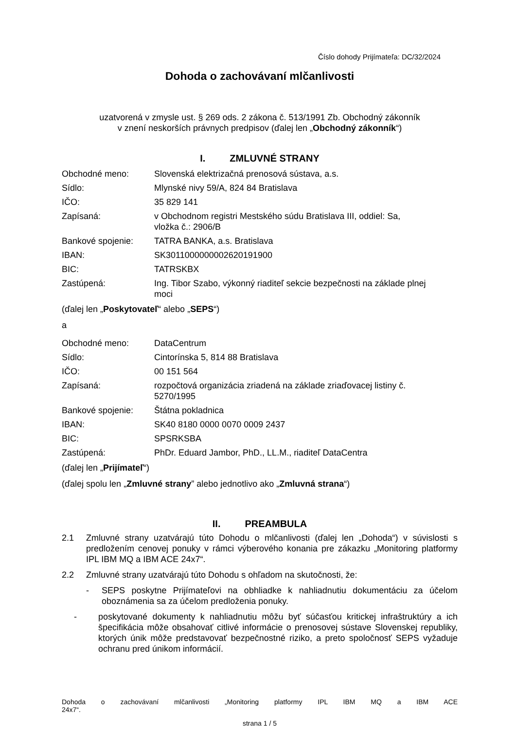Číslo dohody Prijímateľa: DC/32/2024
Dohoda o zachovávaní mlčanlivosti
uzatvorená v zmysle ust. § 269 ods. 2 zákona č. 513/1991 Zb. Obchodný zákonník
v znení neskorších právnych predpisov (ďalej len „Obchodný zákonník“)
I. ZMLUVNÉ STRANY
| Obchodné meno: | Slovenská elektrizačná prenosová sústava, a.s. |
| Sídlo: | Mlynské nivy 59/A, 824 84 Bratislava |
| IČO: | 35 829 141 |
| Zapísaná: | v Obchodnom registri Mestského súdu Bratislava III, oddiel: Sa, vložka č.: 2906/B |
| Bankové spojenie: | TATRA BANKA, a.s. Bratislava |
| IBAN: | SK3011000000002620191900 |
| BIC: | TATRSKBX |
| Zastúpená: | Ing. Tibor Szabo, výkonný riaditeľ sekcie bezpečnosti na základe plnej moci |
(ďalej len „Poskytovateľ“ alebo „SEPS“)
a
| Obchodné meno: | DataCentrum |
| Sídlo: | Cintorínska 5, 814 88 Bratislava |
| IČO: | 00 151 564 |
| Zapísaná: | rozpočtová organizácia zriadená na základe zriaďovacej listiny č. 5270/1995 |
| Bankové spojenie: | Štátna pokladnica |
| IBAN: | SK40 8180 0000 0070 0009 2437 |
| BIC: | SPSRKSBA |
| Zastúpená: | PhDr. Eduard Jambor, PhD., LL.M., riaditeľ DataCentra |
(ďalej len „Prijímateľ“)
(ďalej spolu len „Zmluvné strany” alebo jednotlivo ako „Zmluvná strana“)
II. PREAMBULA
2.1 Zmluvné strany uzatvárajú túto Dohodu o mlčanlivosti (ďalej len „Dohoda“) v súvislosti s predložením cenovej ponuky v rámci výberového konania pre zákazku „Monitoring platformy IPL IBM MQ a IBM ACE 24x7“.
2.2 Zmluvné strany uzatvárajú túto Dohodu s ohľadom na skutočnosti, že:
- SEPS poskytne Prijímateľovi na obhliadke k nahliadnutiu dokumentáciu za účelom oboznámenia sa za účelom predloženia ponuky.
- poskytované dokumenty k nahliadnutiu môžu byť súčasťou kritickej infraštruktúry a ich špecifikácia môže obsahovať citlivé informácie o prenosovej sústave Slovenskej republiky, ktorých únik môže predstavovať bezpečnostné riziko, a preto spoločnosť SEPS vyžaduje ochranu pred únikom informácií.
Dohoda o zachovávaní mlčanlivosti „Monitoring platformy IPL IBM MQ a IBM ACE
24x7“.
strana 1 / 5